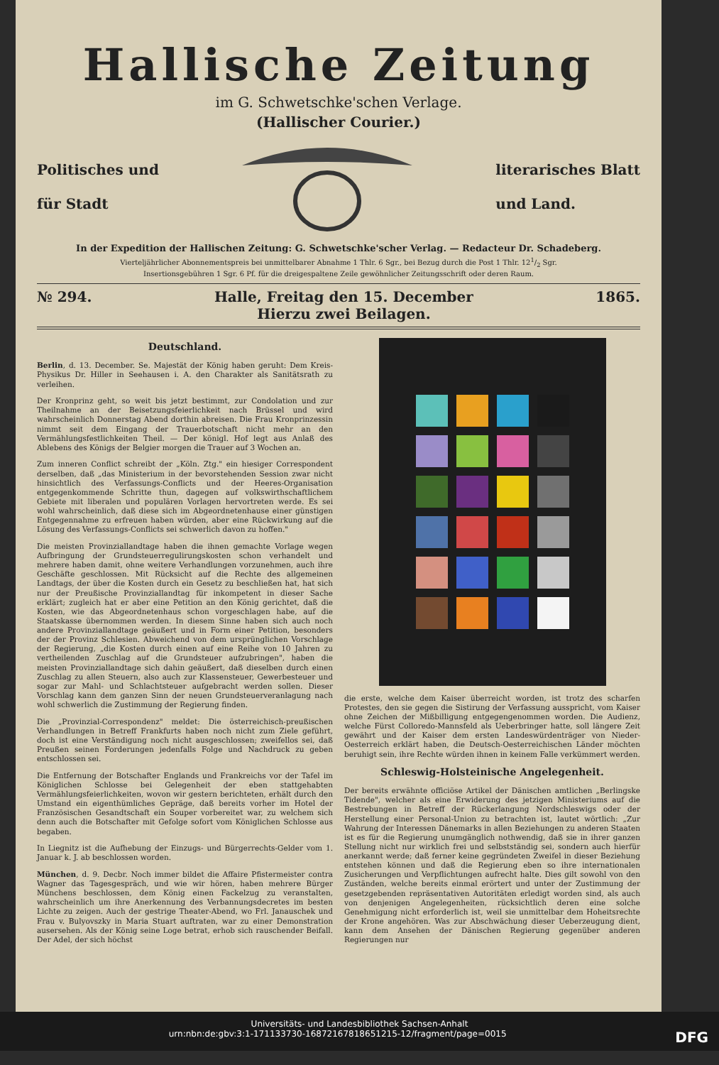Hallische Zeitung
im G. Schwetschke'schen Verlage.
(Hallischer Courier.)
Politisches und
für Stadt
literarisches Blatt
und Land.
In der Expedition der Hallischen Zeitung: G. Schwetschke'scher Verlag. — Redacteur Dr. Schadeberg.
Vierteljährlicher Abonnementspreis bei unmittelbarer Abnahme 1 Thlr. 6 Sgr., bei Bezug durch die Post 1 Thlr. 121/2 Sgr.
Insertionsgebühren 1 Sgr. 6 Pf. für die dreigespaltene Zeile gewöhnlicher Zeitungsschrift oder deren Raum.
№ 294. Halle, Freitag den 15. December
Hierzu zwei Beilagen. 1865.
Deutschland.
Berlin, d. 13. December. Se. Majestät der König haben geruht: Dem Kreis-Physikus Dr. Hiller in Seehausen i. A. den Charakter als Sanitätsrath zu verleihen.
Der Kronprinz geht, so weit bis jetzt bestimmt, zur Condolation und zur Theilnahme an der Beisetzungsfeierlichkeit nach Brüssel und wird wahrscheinlich Donnerstag Abend dorthin abreisen. Die Frau Kronprinzessin nimmt seit dem Eingang der Trauerbotschaft nicht mehr an den Vermählungsfestlichkeiten Theil. — Der königl. Hof legt aus Anlaß des Ablebens des Königs der Belgier morgen die Trauer auf 3 Wochen an.
Zum inneren Conflict schreibt der „Köln. Ztg." ein hiesiger Correspondent derselben, daß „das Ministerium in der bevorstehenden Session zwar nicht hinsichtlich des Verfassungs-Conflicts und der Heeres-Organisation entgegenkommende Schritte thun, dagegen auf volkswirthschaftlichem Gebiete mit liberalen und populären Vorlagen hervortreten werde. Es sei wohl wahrscheinlich, daß diese sich im Abgeordnetenhause einer günstigen Entgegennahme zu erfreuen haben würden, aber eine Rückwirkung auf die Lösung des Verfassungs-Conflicts sei schwerlich davon zu hoffen."
Die meisten Provinziallandtage haben die ihnen gemachte Vorlage wegen Aufbringung der Grundsteuerregulirungskosten schon verhandelt und mehrere haben damit, ohne weitere Verhandlungen vorzunehmen, auch ihre Geschäfte geschlossen. Mit Rücksicht auf die Rechte des allgemeinen Landtags, der über die Kosten durch ein Gesetz zu beschließen hat, hat sich nur der Preußische Provinziallandtag für inkompetent in dieser Sache erklärt; zugleich hat er aber eine Petition an den König gerichtet, daß die Kosten, wie das Abgeordnetenhaus schon vorgeschlagen habe, auf die Staatskasse übernommen werden. In diesem Sinne haben sich auch noch andere Provinziallandtage geäußert und in Form einer Petition, besonders der der Provinz Schlesien. Abweichend von dem ursprünglichen Vorschlage der Regierung, „die Kosten durch einen auf eine Reihe von 10 Jahren zu vertheilenden Zuschlag auf die Grundsteuer aufzubringen", haben die meisten Provinziallandtage sich dahin geäußert, daß dieselben durch einen Zuschlag zu allen Steuern, also auch zur Klassensteuer, Gewerbesteuer und sogar zur Mahl- und Schlachtsteuer aufgebracht werden sollen. Dieser Vorschlag kann dem ganzen Sinn der neuen Grundsteuerveranlagung nach wohl schwerlich die Zustimmung der Regierung finden.
Die „Provinzial-Correspondenz" meldet: Die österreichisch-preußischen Verhandlungen in Betreff Frankfurts haben noch nicht zum Ziele geführt, doch ist eine Verständigung noch nicht ausgeschlossen; zweifellos sei, daß Preußen seinen Forderungen jedenfalls Folge und Nachdruck zu geben entschlossen sei.
Die Entfernung der Botschafter Englands und Frankreichs vor der Tafel im Königlichen Schlosse bei Gelegenheit der eben stattgehabten Vermählungsfeierlichkeiten, wovon wir gestern berichteten, erhält durch den Umstand ein eigenthümliches Gepräge, daß bereits vorher im Hotel der Französischen Gesandtschaft ein Souper vorbereitet war, zu welchem sich denn auch die Botschafter mit Gefolge sofort vom Königlichen Schlosse aus begaben.
In Liegnitz ist die Aufhebung der Einzugs- und Bürgerrechts-Gelder vom 1. Januar k. J. ab beschlossen worden.
München, d. 9. Decbr. Noch immer bildet die Affaire Pfistermeister contra Wagner das Tagesgespräch, und wie wir hören, haben mehrere Bürger Münchens beschlossen, dem König einen Fackelzug zu veranstalten, wahrscheinlich um ihre Anerkennung des Verbannungsdecretes im besten Lichte zu zeigen. Auch der gestrige Theater-Abend, wo Frl. Janauschek und Frau v. Bulyovszky in Maria Stuart auftraten, war zu einer Demonstration ausersehen. Als der König seine Loge betrat, erhob sich rauschender Beifall. Der Adel, der sich höchst
die erste, welche dem Kaiser überreicht worden, ist trotz des scharfen Protestes, den sie gegen die Sistirung der Verfassung ausspricht, vom Kaiser ohne Zeichen der Mißbilligung entgegengenommen worden. Die Audienz, welche Fürst Colloredo-Mannsfeld als Ueberbringer hatte, soll längere Zeit gewährt und der Kaiser dem ersten Landeswürdenträger von Nieder-Oesterreich erklärt haben, die Deutsch-Oesterreichischen Länder möchten beruhigt sein, ihre Rechte würden ihnen in keinem Falle verkümmert werden.
Schleswig-Holsteinische Angelegenheit.
Der bereits erwähnte officiöse Artikel der Dänischen amtlichen „Berlingske Tidende", welcher als eine Erwiderung des jetzigen Ministeriums auf die Bestrebungen in Betreff der Rückerlangung Nordschleswigs oder der Herstellung einer Personal-Union zu betrachten ist, lautet wörtlich: „Zur Wahrung der Interessen Dänemarks in allen Beziehungen zu anderen Staaten ist es für die Regierung unumgänglich nothwendig, daß sie in ihrer ganzen Stellung nicht nur wirklich frei und selbstständig sei, sondern auch hierfür anerkannt werde; daß ferner keine gegründeten Zweifel in dieser Beziehung entstehen können und daß die Regierung eben so ihre internationalen Zusicherungen und Verpflichtungen aufrecht halte. Dies gilt sowohl von den Zuständen, welche bereits einmal erörtert und unter der Zustimmung der gesetzgebenden repräsentativen Autoritäten erledigt worden sind, als auch von denjenigen Angelegenheiten, rücksichtlich deren eine solche Genehmigung nicht erforderlich ist, weil sie unmittelbar dem Hoheitsrechte der Krone angehören. Was zur Abschwächung dieser Ueberzeugung dient, kann dem Ansehen der Dänischen Regierung gegenüber anderen Regierungen nur
Universitäts- und Landesbibliothek Sachsen-Anhalt
urn:nbn:de:gbv:3:1-171133730-1687216781865121​5-12/fragment/page=0015 DFG